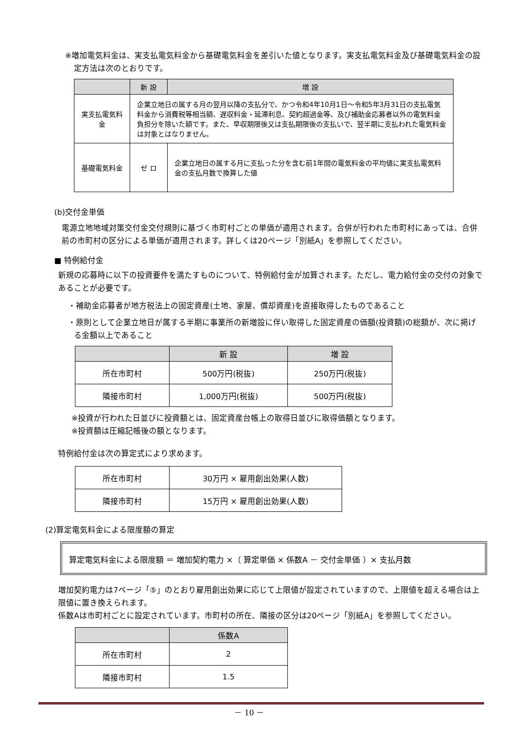※増加電気料金は、実支払電気料金から基礎電気料金を差引いた値となります。実支払電気料金及び基礎電気料金の設定方法は次のとおりです。
| | 新 設 | 増 設 |
| --- | --- | --- |
| 実支払電気料金 | 企業立地日の属する月の翌月以降の支払分で、かつ令和4年10月1日～令和5年3月31日の支払電気料金から消費税等相当額、遅収料金・延滞利息、契約超過金等、及び補助金応募者以外の電気料金負担分を除いた額です。また、早収期限後又は支払期限後の支払いで、翌半期に支払われた電気料金は対象とはなりません。 | |
| 基礎電気料金 | ゼ ロ | 企業立地日の属する月に支払った分を含む前1年間の電気料金の平均値に実支払電気料金の支払月数で換算した値 |
(b)交付金単価
電源立地地域対策交付金交付規則に基づく市町村ごとの単価が適用されます。合併が行われた市町村にあっては、合併前の市町村の区分による単価が適用されます。詳しくは20ページ「別紙A」を参照してください。
■ 特例給付金
新規の応募時に以下の投資要件を満たすものについて、特例給付金が加算されます。ただし、電力給付金の交付の対象であることが必要です。
・補助金応募者が地方税法上の固定資産(土地、家屋、償却資産)を直接取得したものであること
・原則として企業立地日が属する半期に事業所の新増設に伴い取得した固定資産の価額(投資額)の総額が、次に掲げる金額以上であること
| | 新 設 | 増 設 |
| --- | --- | --- |
| 所在市町村 | 500万円(税抜) | 250万円(税抜) |
| 隣接市町村 | 1,000万円(税抜) | 500万円(税抜) |
※投資が行われた日並びに投資額とは、固定資産台帳上の取得日並びに取得価額となります。
※投資額は圧縮記帳後の額となります。
特例給付金は次の算定式により求めます。
| 所在市町村 | 30万円 × 雇用創出効果(人数) |
| 隣接市町村 | 15万円 × 雇用創出効果(人数) |
(2)算定電気料金による限度額の算定
算定電気料金による限度額 ＝ 増加契約電力 ×（ 算定単価 × 係数A － 交付金単価 ）× 支払月数
増加契約電力は7ページ「⑤」のとおり雇用創出効果に応じて上限値が設定されていますので、上限値を超える場合は上限値に置き換えられます。
係数Aは市町村ごとに設定されています。市町村の所在、隣接の区分は20ページ「別紙A」を参照してください。
| | 係数A |
| --- | --- |
| 所在市町村 | 2 |
| 隣接市町村 | 1.5 |
－ 10 －